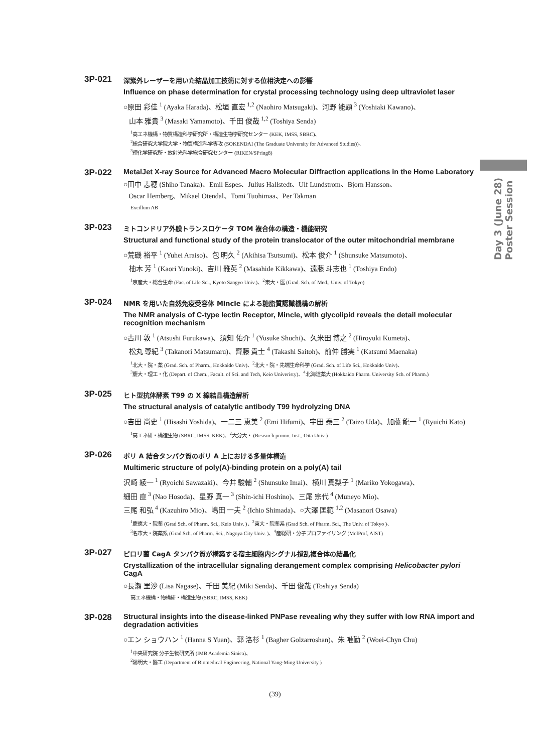Day 3 (June 28) Poster Session
3P-021
深紫外レーザーを用いた結晶加工技術に対する位相決定への影響
Influence on phase determination for crystal processing technology using deep ultraviolet laser
○原田 彩佳 <sup>1</sup> (Ayaka Harada)、松垣 直宏 <sup>1,2</sup> (Naohiro Matsugaki)、河野 能顕 <sup>3</sup> (Yoshiaki Kawano)、
山本 雅貴 <sup>3</sup> (Masaki Yamamoto)、千田 俊哉 <sup>1,2</sup> (Toshiya Senda)
<sup>1</sup> 高エネ機構・物質構造科学研究所・構造生物学研究センター (KEK, IMSS, SBRC)、
<sup>2</sup> 総合研究大学院大学・物質構造科学専攻 (SOKENDAI (The Graduate University for Advanced Studies))、
<sup>3</sup> 理化学研究所・放射光科学総合研究センター (RIKEN/SPring8)
3P-022
MetalJet X-ray Source for Advanced Macro Molecular Diffraction applications in the Home Laboratory
○田中 志穂 (Shiho Tanaka)、Emil Espes、Julius Hallstedt、Ulf Lundstrom、Bjorn Hansson、
Oscar Hemberg、Mikael Otendal、Tomi Tuohimaa、Per Takman
Excillum AB
3P-023
ミトコンドリア外膜トランスロケータ TOM 複合体の構造・機能研究
Structural and functional study of the protein translocator of the outer mitochondrial membrane
○荒磯 裕平 <sup>1</sup> (Yuhei Araiso)、包 明久 <sup>2</sup> (Akihisa Tsutsumi)、松本 俊介 <sup>1</sup> (Shunsuke Matsumoto)、
柚木 芳 <sup>1</sup> (Kaori Yunoki)、吉川 雅英 <sup>2</sup> (Masahide Kikkawa)、遠藤 斗志也 <sup>1</sup> (Toshiya Endo)
<sup>1</sup> 京産大・総合生命 (Fac. of Life Sci., Kyoto Sangyo Univ.)、<sup>2</sup>東大・医 (Grad. Sch. of Med., Univ. of Tokyo)
3P-024
NMR を用いた自然免疫受容体 Mincle による糖脂質認識機構の解析
The NMR analysis of C-type lectin Receptor, Mincle, with glycolipid reveals the detail molecular recognition mechanism
○古川 敦 <sup>1</sup> (Atsushi Furukawa)、須知 佑介 <sup>1</sup> (Yusuke Shuchi)、久米田 博之 <sup>2</sup> (Hiroyuki Kumeta)、
松丸 尊紀 <sup>3</sup> (Takanori Matsumaru)、齊藤 貴士 <sup>4</sup> (Takashi Saitoh)、前仲 勝実 <sup>1</sup> (Katsumi Maenaka)
<sup>1</sup> 北大・院・薬 (Grad. Sch. of Pharm., Hokkaido Univ)、<sup>2</sup>北大・院・先端生命科学 (Grad. Sch. of Life Sci., Hokkaido Univ)、
<sup>3</sup> 慶大・理工・化 (Depart. of Chem., Facult. of Sci. and Tech, Keio Univeristy)、<sup>4</sup>北海道薬大 (Hokkaido Pharm. University Sch. of Pharm.)
3P-025
ヒト型抗体酵素 T99 の X 線結晶構造解析
The structural analysis of catalytic antibody T99 hydrolyzing DNA
○吉田 尚史 <sup>1</sup> (Hisashi Yoshida)、一二三 恵美 <sup>2</sup> (Emi Hifumi)、宇田 泰三 <sup>2</sup> (Taizo Uda)、加藤 龍一 <sup>1</sup> (Ryuichi Kato)
<sup>1</sup> 高エネ研・構造生物 (SBRC, IMSS, KEK)、<sup>2</sup>大分大・ (Research promo. Inst., Oita Univ )
3P-026
ポリ A 結合タンパク質のポリ A 上における多量体構造
Multimeric structure of poly(A)-binding protein on a poly(A) tail
沢崎 綾一 <sup>1</sup> (Ryoichi Sawazaki)、今井 駿輔 <sup>2</sup> (Shunsuke Imai)、横川 真梨子 <sup>1</sup> (Mariko Yokogawa)、
細田 直 <sup>3</sup> (Nao Hosoda)、星野 真一 <sup>3</sup> (Shin-ichi Hoshino)、三尾 宗代 <sup>4</sup> (Muneyo Mio)、
三尾 和弘 <sup>4</sup> (Kazuhiro Mio)、嶋田 一夫 <sup>2</sup> (Ichio Shimada)、○大澤 匡範 <sup>1,2</sup> (Masanori Osawa)
<sup>1</sup> 慶應大・院薬 (Grad Sch. of Pharm. Sci., Keio Univ. )、<sup>2</sup>東大・院薬系 (Grad Sch. of Pharm. Sci., The Univ. of Tokyo )、
<sup>3</sup> 名市大・院薬系 (Grad Sch. of Pharm. Sci., Nagoya City Univ. )、<sup>4</sup>産総研・分子プロファイリング (MolProf, AIST)
3P-027
ピロリ菌 CagA タンパク質が構築する宿主細胞内シグナル撹乱複合体の結晶化
Crystallization of the intracellular signaling derangement complex comprising Helicobacter pylori CagA
○長瀬 里沙 (Lisa Nagase)、千田 美紀 (Miki Senda)、千田 俊哉 (Toshiya Senda)
高エネ機構・物構研・構造生物 (SBRC, IMSS, KEK)
3P-028
Structural insights into the disease-linked PNPase revealing why they suffer with low RNA import and degradation activities
○エン ショウハン <sup>1</sup> (Hanna S Yuan)、郭 洛杉 <sup>1</sup> (Bagher Golzarroshan)、朱 唯勤 <sup>2</sup> (Woei-Chyn Chu)
<sup>1</sup> 中央研究院 分子生物研究所 (IMB Academia Sinica)、
<sup>2</sup> 陽明大・醫工 (Department of Biomedical Engineering, National Yang-Ming University )
(39)